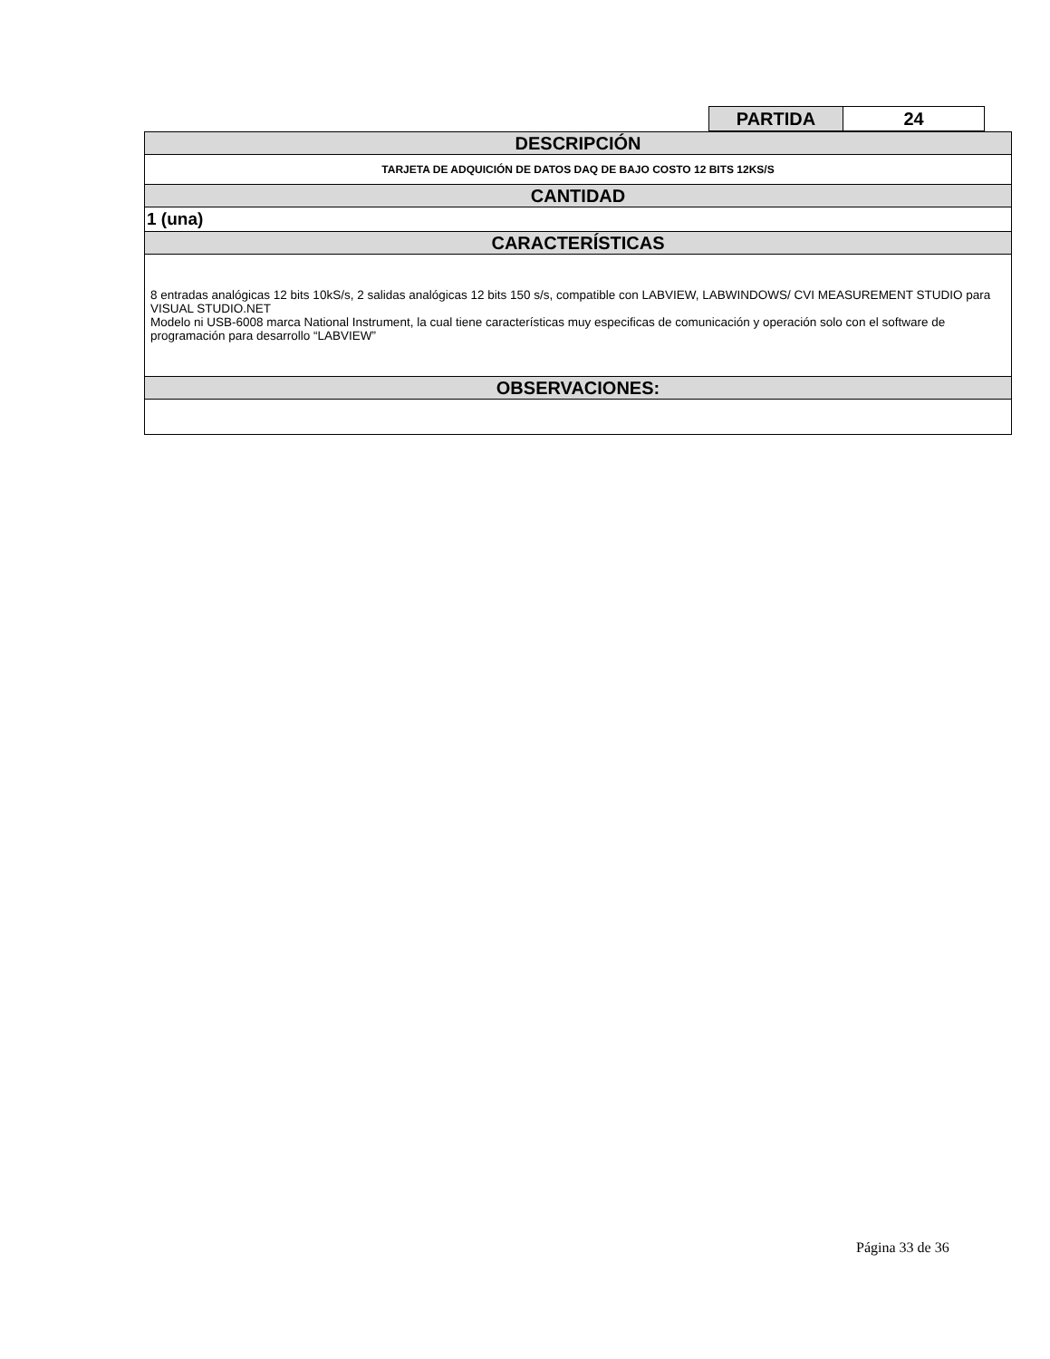| PARTIDA | 24 |
| DESCRIPCIÓN |
| TARJETA DE ADQUICIÓN DE DATOS DAQ DE BAJO COSTO 12 BITS 12KS/S |
| CANTIDAD |
| 1 (una) |
| CARACTERÍSTICAS |
| 8 entradas analógicas 12 bits 10kS/s, 2 salidas analógicas 12 bits 150 s/s, compatible con LABVIEW, LABWINDOWS/ CVI MEASUREMENT STUDIO para VISUAL STUDIO.NET Modelo ni USB-6008 marca National Instrument, la cual tiene características muy especificas de comunicación y operación solo con el software de programación para desarrollo “LABVIEW” |
| OBSERVACIONES: |
Página 33 de 36